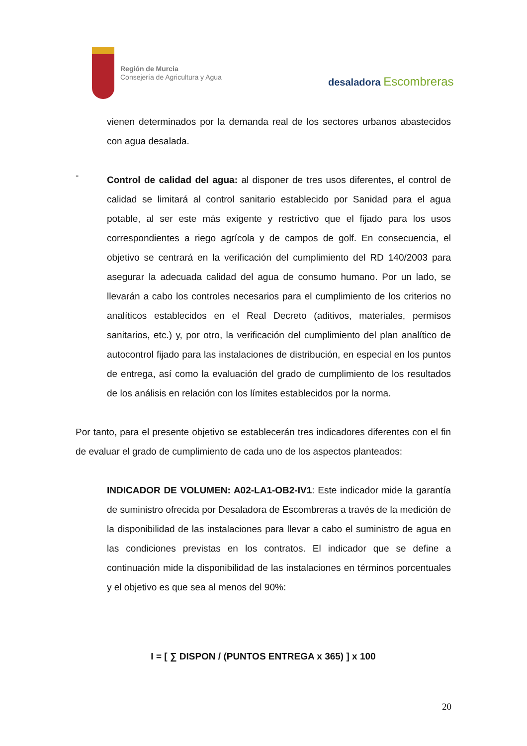Región de Murcia
Consejería de Agricultura y Agua
desaladora Escombreras
vienen determinados por la demanda real de los sectores urbanos abastecidos con agua desalada.
-
Control de calidad del agua: al disponer de tres usos diferentes, el control de calidad se limitará al control sanitario establecido por Sanidad para el agua potable, al ser este más exigente y restrictivo que el fijado para los usos correspondientes a riego agrícola y de campos de golf. En consecuencia, el objetivo se centrará en la verificación del cumplimiento del RD 140/2003 para asegurar la adecuada calidad del agua de consumo humano. Por un lado, se llevarán a cabo los controles necesarios para el cumplimiento de los criterios no analíticos establecidos en el Real Decreto (aditivos, materiales, permisos sanitarios, etc.) y, por otro, la verificación del cumplimiento del plan analítico de autocontrol fijado para las instalaciones de distribución, en especial en los puntos de entrega, así como la evaluación del grado de cumplimiento de los resultados de los análisis en relación con los límites establecidos por la norma.
Por tanto, para el presente objetivo se establecerán tres indicadores diferentes con el fin de evaluar el grado de cumplimiento de cada uno de los aspectos planteados:
INDICADOR DE VOLUMEN: A02-LA1-OB2-IV1: Este indicador mide la garantía de suministro ofrecida por Desaladora de Escombreras a través de la medición de la disponibilidad de las instalaciones para llevar a cabo el suministro de agua en las condiciones previstas en los contratos. El indicador que se define a continuación mide la disponibilidad de las instalaciones en términos porcentuales y el objetivo es que sea al menos del 90%:
I = [ ∑ DISPON / (PUNTOS ENTREGA x 365) ] x 100
20